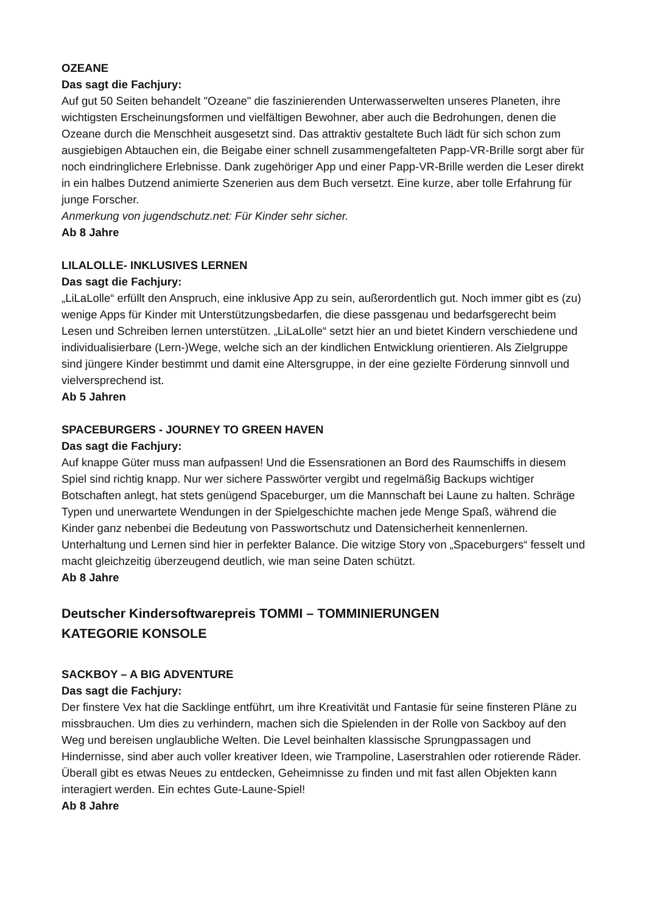OZEANE
Das sagt die Fachjury:
Auf gut 50 Seiten behandelt "Ozeane" die faszinierenden Unterwasserwelten unseres Planeten, ihre wichtigsten Erscheinungsformen und vielfältigen Bewohner, aber auch die Bedrohungen, denen die Ozeane durch die Menschheit ausgesetzt sind. Das attraktiv gestaltete Buch lädt für sich schon zum ausgiebigen Abtauchen ein, die Beigabe einer schnell zusammengefalteten Papp-VR-Brille sorgt aber für noch eindringlichere Erlebnisse. Dank zugehöriger App und einer Papp-VR-Brille werden die Leser direkt in ein halbes Dutzend animierte Szenerien aus dem Buch versetzt. Eine kurze, aber tolle Erfahrung für junge Forscher.
Anmerkung von jugendschutz.net: Für Kinder sehr sicher.
Ab 8 Jahre
LILALOLLE- INKLUSIVES LERNEN
Das sagt die Fachjury:
„LiLaLolle“ erfüllt den Anspruch, eine inklusive App zu sein, außerordentlich gut. Noch immer gibt es (zu) wenige Apps für Kinder mit Unterstützungsbedarfen, die diese passgenau und bedarfsgerecht beim Lesen und Schreiben lernen unterstützen. „LiLaLolle“ setzt hier an und bietet Kindern verschiedene und individualisierbare (Lern-)Wege, welche sich an der kindlichen Entwicklung orientieren. Als Zielgruppe sind jüngere Kinder bestimmt und damit eine Altersgruppe, in der eine gezielte Förderung sinnvoll und vielversprechend ist.
Ab 5 Jahren
SPACEBURGERS - JOURNEY TO GREEN HAVEN
Das sagt die Fachjury:
Auf knappe Güter muss man aufpassen! Und die Essensrationen an Bord des Raumschiffs in diesem Spiel sind richtig knapp. Nur wer sichere Passwörter vergibt und regelmäßig Backups wichtiger Botschaften anlegt, hat stets genügend Spaceburger, um die Mannschaft bei Laune zu halten. Schräge Typen und unerwartete Wendungen in der Spielgeschichte machen jede Menge Spaß, während die Kinder ganz nebenbei die Bedeutung von Passwortschutz und Datensicherheit kennenlernen. Unterhaltung und Lernen sind hier in perfekter Balance. Die witzige Story von „Spaceburgers“ fesselt und macht gleichzeitig überzeugend deutlich, wie man seine Daten schützt.
Ab 8 Jahre
Deutscher Kindersoftwarepreis TOMMI – TOMMINIERUNGEN
KATEGORIE KONSOLE
SACKBOY – A BIG ADVENTURE
Das sagt die Fachjury:
Der finstere Vex hat die Sacklinge entführt, um ihre Kreativität und Fantasie für seine finsteren Pläne zu missbrauchen. Um dies zu verhindern, machen sich die Spielenden in der Rolle von Sackboy auf den Weg und bereisen unglaubliche Welten. Die Level beinhalten klassische Sprungpassagen und Hindernisse, sind aber auch voller kreativer Ideen, wie Trampoline, Laserstrahlen oder rotierende Räder. Überall gibt es etwas Neues zu entdecken, Geheimnisse zu finden und mit fast allen Objekten kann interagiert werden. Ein echtes Gute-Laune-Spiel!
Ab 8 Jahre